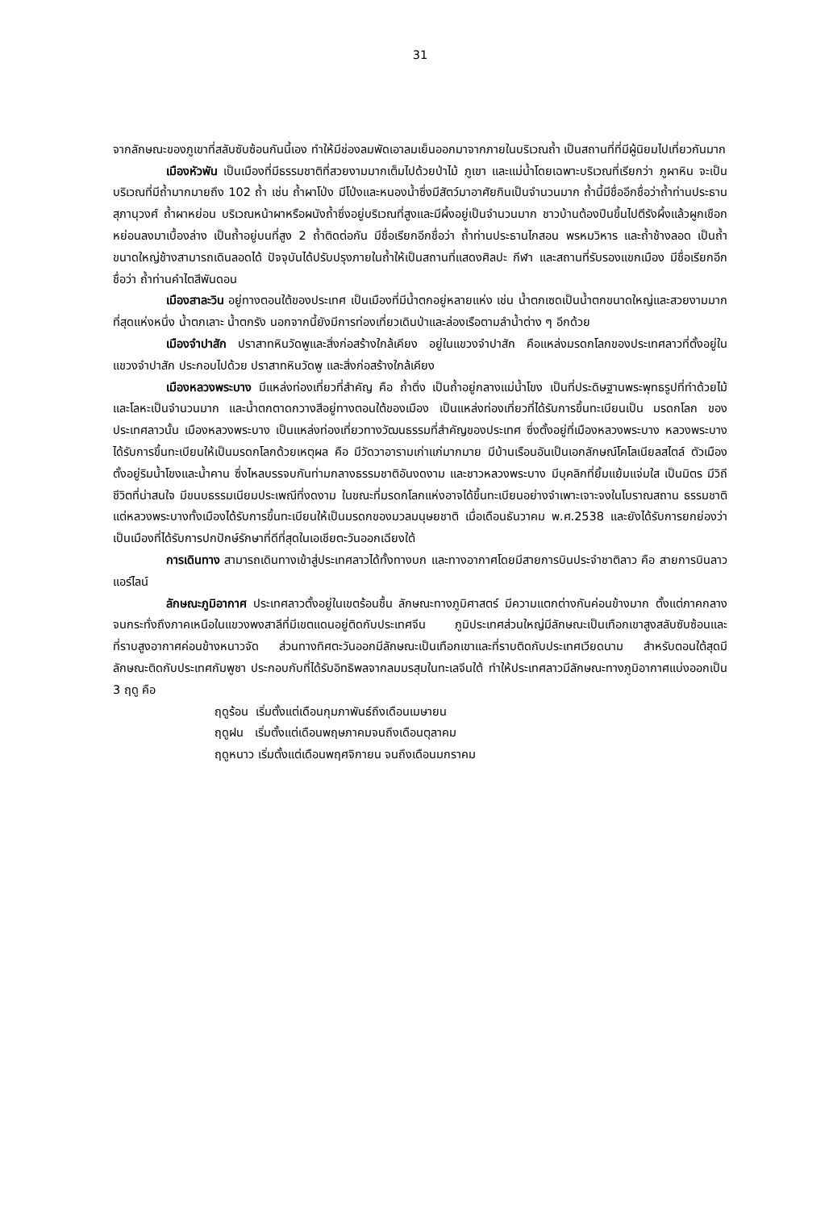31
จากลักษณะของภูเขาที่สลับซับซ้อนกันนี้เอง ทำให้มีช่องลมพัดเอาลมเย็นออกมาจากภายในบริเวณถ้ำ เป็นสถานที่ที่มีผู้นิยมไปเที่ยวกันมาก
เมืองหัวพัน เป็นเมืองที่มีธรรมชาติที่สวยงามมากเต็มไปด้วยป่าไม้ ภูเขา และแม่น้ำโดยเฉพาะบริเวณที่เรียกว่า ภูผาหิน จะเป็นบริเวณที่มีถ้ำมากมายถึง 102 ถ้ำ เช่น ถ้ำผาโป่ง มีโป่งและหนองน้ำซึ่งมีสัตว์มาอาศัยกินเป็นจำนวนมาก ถ้ำนี้มีชื่ออีกชื่อว่าถ้ำท่านประธานสุภานุวงศ์ ถ้ำผาหย่อน บริเวณหน้าผาหรือผนังถ้ำซึ่งอยู่บริเวณที่สูงและมีผึ้งอยู่เป็นจำนวนมาก ชาวบ้านต้องปีนขึ้นไปตีรังผึ้งแล้วผูกเชือกหย่อนลงมาเบื้องล่าง เป็นถ้ำอยู่บนที่สูง 2 ถ้ำติดต่อกัน มีชื่อเรียกอีกชื่อว่า ถ้ำท่านประธานไกสอน พรหมวิหาร และถ้ำช้างลอด เป็นถ้ำขนาดใหญ่ช้างสามารถเดินลอดได้ ปัจจุบันได้ปรับปรุงภายในถ้ำให้เป็นสถานที่แสดงศิลปะ กีฬา และสถานที่รับรองแขกเมือง มีชื่อเรียกอีกชื่อว่า ถ้ำท่านคำไตสีพันดอน
เมืองสาละวิน อยู่ทางตอนใต้ของประเทศ เป็นเมืองที่มีน้ำตกอยู่หลายแห่ง เช่น น้ำตกเซดเป็นน้ำตกขนาดใหญ่และสวยงามมากที่สุดแห่งหนึ่ง น้ำตกเลาะ น้ำตกรัง นอกจากนี้ยังมีการท่องเที่ยวเดินป่าและล่องเรือตามลำน้ำต่าง ๆ อีกด้วย
เมืองจำปาสัก ปราสาทหินวัดพูและสิ่งก่อสร้างใกล้เคียง อยู่ในแขวงจำปาสัก คือแหล่งมรดกโลกของประเทศลาวที่ตั้งอยู่ในแขวงจำปาสัก ประกอบไปด้วย ปราสาทหินวัดพู และสิ่งก่อสร้างใกล้เคียง
เมืองหลวงพระบาง มีแหล่งท่องเที่ยวที่สำคัญ คือ ถ้ำติ่ง เป็นถ้ำอยู่กลางแม่น้ำโขง เป็นที่ประดิษฐานพระพุทธรูปที่ทำด้วยไม้และโลหะเป็นจำนวนมาก และน้ำตกตาดกวางสีอยู่ทางตอนใต้ของเมือง เป็นแหล่งท่องเที่ยวที่ได้รับการขึ้นทะเบียนเป็น มรดกโลก ของประเทศลาวนั้น เมืองหลวงพระบาง เป็นแหล่งท่องเที่ยวทางวัฒนธรรมที่สำคัญของประเทศ ซึ่งตั้งอยู่ที่เมืองหลวงพระบาง หลวงพระบางได้รับการขึ้นทะเบียนให้เป็นมรดกโลกด้วยเหตุผล คือ มีวัดวาอารามเก่าแก่มากมาย มีบ้านเรือนอันเป็นเอกลักษณ์โคโลเนียลสไตล์ ตัวเมืองตั้งอยู่ริมน้ำโขงและน้ำคาน ซึ่งไหลบรรจบกันท่ามกลางธรรมชาติอันงดงาม และชาวหลวงพระบาง มีบุคลิกที่ยิ้มแย้มแจ่มใส เป็นมิตร มีวิถีชีวิตที่น่าสนใจ มีขนบธรรมเนียมประเพณีที่งดงาม ในขณะที่มรดกโลกแห่งอาจได้ขึ้นทะเบียนอย่างจำเพาะเจาะจงในโบราณสถาน ธรรมชาติ แต่หลวงพระบางทั้งเมืองได้รับการขึ้นทะเบียนให้เป็นมรดกของมวลมนุษยชาติ เมื่อเดือนธันวาคม พ.ศ.2538 และยังได้รับการยกย่องว่าเป็นเมืองที่ได้รับการปกปักษ์รักษาที่ดีที่สุดในเอเชียตะวันออกเฉียงใต้
การเดินทาง สามารถเดินทางเข้าสู่ประเทศลาวได้ทั้งทางบก และทางอากาศโดยมีสายการบินประจำชาติลาว คือ สายการบินลาวแอร์ไลน์
ลักษณะภูมิอากาศ ประเทศลาวตั้งอยู่ในเขตร้อนชื้น ลักษณะทางภูมิศาสตร์ มีความแตกต่างกันค่อนข้างมาก ตั้งแต่ภาคกลางจนกระทั่งถึงภาคเหนือในแขวงพงสาลีที่มีเขตแดนอยู่ติดกับประเทศจีน ภูมิประเทศส่วนใหญ่มีลักษณะเป็นเทือกเขาสูงสลับซับซ้อนและที่ราบสูงอากาศค่อนข้างหนาวจัด ส่วนทางทิศตะวันออกมีลักษณะเป็นเทือกเขาและที่ราบติดกับประเทศเวียดนาม สำหรับตอนใต้สุดมีลักษณะติดกับประเทศกัมพูชา ประกอบกับที่ได้รับอิทธิพลจากลมมรสุมในทะเลจีนใต้ ทำให้ประเทศลาวมีลักษณะทางภูมิอากาศแบ่งออกเป็น 3 ฤดู คือ
ฤดูร้อน เริ่มตั้งแต่เดือนกุมภาพันธ์ถึงเดือนเมษายน
ฤดูฝน เริ่มตั้งแต่เดือนพฤษภาคมจนถึงเดือนตุลาคม
ฤดูหนาว เริ่มตั้งแต่เดือนพฤศจิกายน จนถึงเดือนมกราคม